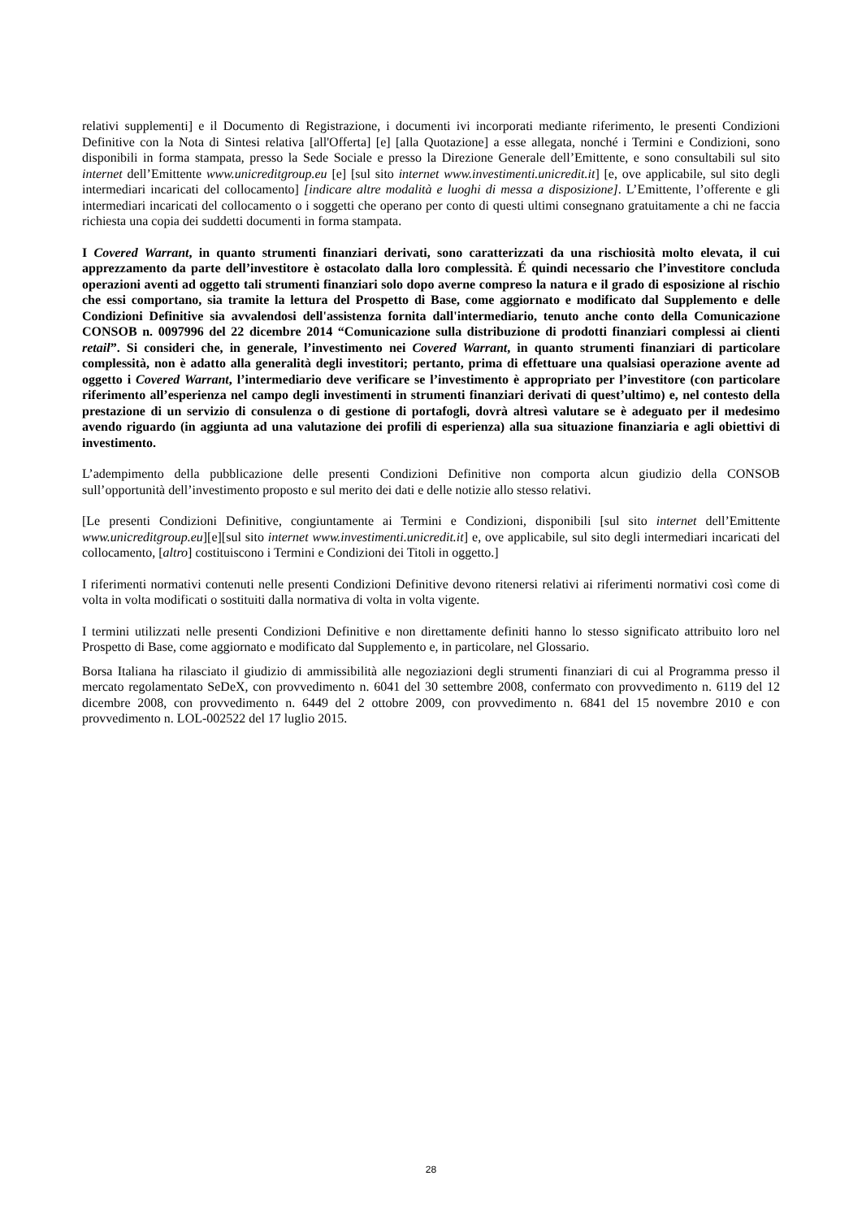relativi supplementi] e il Documento di Registrazione, i documenti ivi incorporati mediante riferimento, le presenti Condizioni Definitive con la Nota di Sintesi relativa [all'Offerta] [e] [alla Quotazione] a esse allegata, nonché i Termini e Condizioni, sono disponibili in forma stampata, presso la Sede Sociale e presso la Direzione Generale dell’Emittente, e sono consultabili sul sito internet dell’Emittente www.unicreditgroup.eu [e] [sul sito internet www.investimenti.unicredit.it] [e, ove applicabile, sul sito degli intermediari incaricati del collocamento] [indicare altre modalità e luoghi di messa a disposizione]. L’Emittente, l’offerente e gli intermediari incaricati del collocamento o i soggetti che operano per conto di questi ultimi consegnano gratuitamente a chi ne faccia richiesta una copia dei suddetti documenti in forma stampata.
I Covered Warrant, in quanto strumenti finanziari derivati, sono caratterizzati da una rischiosità molto elevata, il cui apprezzamento da parte dell’investitore è ostacolato dalla loro complessità. É quindi necessario che l’investitore concluda operazioni aventi ad oggetto tali strumenti finanziari solo dopo averne compreso la natura e il grado di esposizione al rischio che essi comportano, sia tramite la lettura del Prospetto di Base, come aggiornato e modificato dal Supplemento e delle Condizioni Definitive sia avvalendosi dell'assistenza fornita dall'intermediario, tenuto anche conto della Comunicazione CONSOB n. 0097996 del 22 dicembre 2014 “Comunicazione sulla distribuzione di prodotti finanziari complessi ai clienti retail”. Si consideri che, in generale, l’investimento nei Covered Warrant, in quanto strumenti finanziari di particolare complessità, non è adatto alla generalità degli investitori; pertanto, prima di effettuare una qualsiasi operazione avente ad oggetto i Covered Warrant, l’intermediario deve verificare se l’investimento è appropriato per l’investitore (con particolare riferimento all’esperienza nel campo degli investimenti in strumenti finanziari derivati di quest’ultimo) e, nel contesto della prestazione di un servizio di consulenza o di gestione di portafogli, dovrà altresì valutare se è adeguato per il medesimo avendo riguardo (in aggiunta ad una valutazione dei profili di esperienza) alla sua situazione finanziaria e agli obiettivi di investimento.
L’adempimento della pubblicazione delle presenti Condizioni Definitive non comporta alcun giudizio della CONSOB sull’opportunità dell’investimento proposto e sul merito dei dati e delle notizie allo stesso relativi.
[Le presenti Condizioni Definitive, congiuntamente ai Termini e Condizioni, disponibili [sul sito internet dell’Emittente www.unicreditgroup.eu][e][sul sito internet www.investimenti.unicredit.it] e, ove applicabile, sul sito degli intermediari incaricati del collocamento, [altro] costituiscono i Termini e Condizioni dei Titoli in oggetto.]
I riferimenti normativi contenuti nelle presenti Condizioni Definitive devono ritenersi relativi ai riferimenti normativi così come di volta in volta modificati o sostituiti dalla normativa di volta in volta vigente.
I termini utilizzati nelle presenti Condizioni Definitive e non direttamente definiti hanno lo stesso significato attribuito loro nel Prospetto di Base, come aggiornato e modificato dal Supplemento e, in particolare, nel Glossario.
Borsa Italiana ha rilasciato il giudizio di ammissibilità alle negoziazioni degli strumenti finanziari di cui al Programma presso il mercato regolamentato SeDeX, con provvedimento n. 6041 del 30 settembre 2008, confermato con provvedimento n. 6119 del 12 dicembre 2008, con provvedimento n. 6449 del 2 ottobre 2009, con provvedimento n. 6841 del 15 novembre 2010 e con provvedimento n. LOL-002522 del 17 luglio 2015.
28